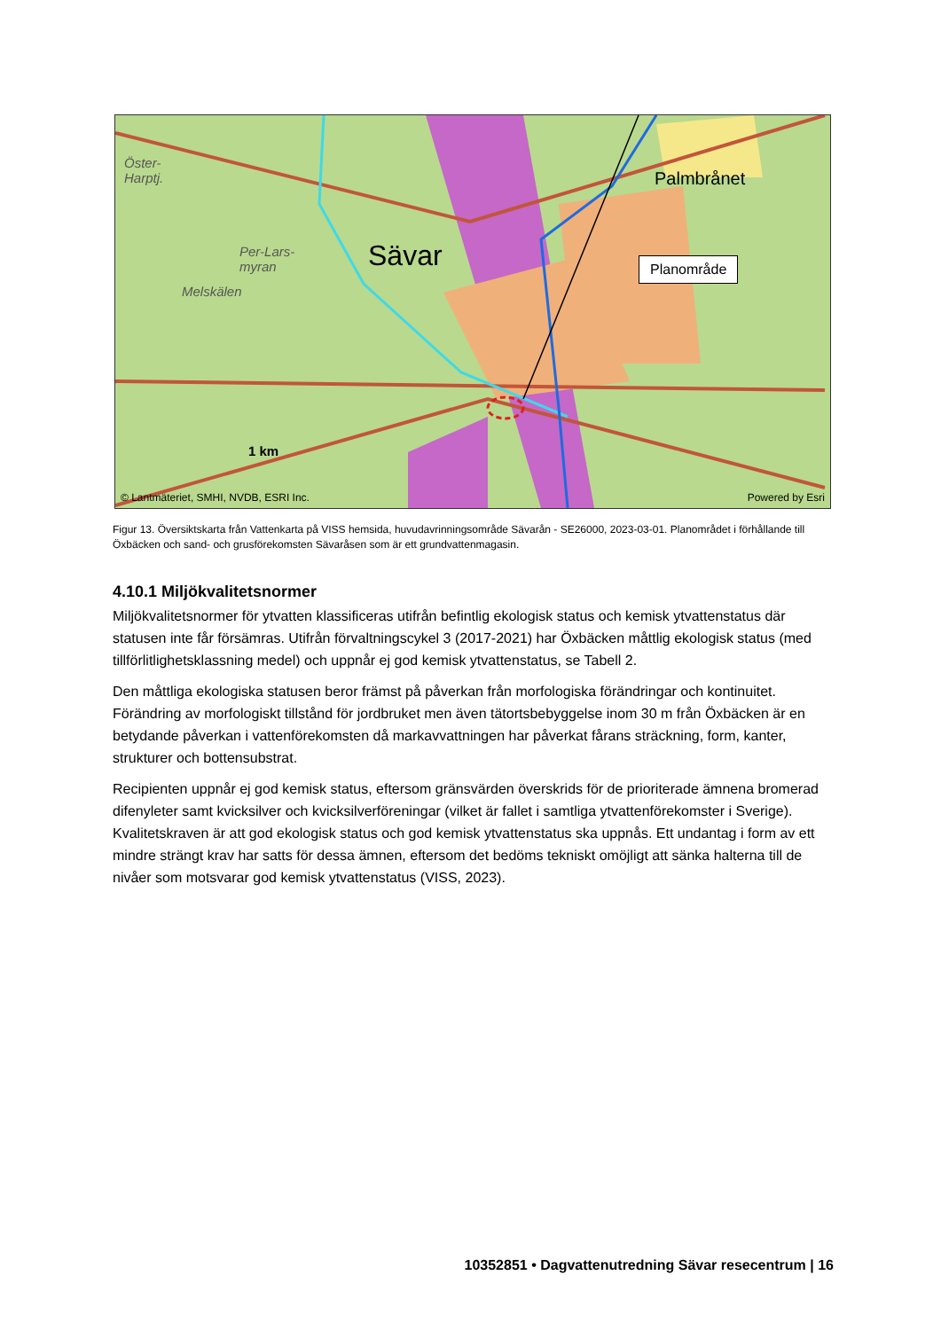Öster-
Harptj.
Per-Lars-
myran
Melskälen
Sävar
Palmbrånet
Planområde
1 km
© Lantmäteriet, SMHI, NVDB, ESRI Inc.
Powered by Esri
Figur 13. Översiktskarta från Vattenkarta på VISS hemsida, huvudavrinningsområde Sävarån - SE26000, 2023-03-01. Planområdet i förhållande till Öxbäcken och sand- och grusförekomsten Sävaråsen som är ett grundvattenmagasin.
4.10.1 Miljökvalitetsnormer
Miljökvalitetsnormer för ytvatten klassificeras utifrån befintlig ekologisk status och kemisk ytvattenstatus där statusen inte får försämras. Utifrån förvaltningscykel 3 (2017-2021) har Öxbäcken måttlig ekologisk status (med tillförlitlighetsklassning medel) och uppnår ej god kemisk ytvattenstatus, se Tabell 2.
Den måttliga ekologiska statusen beror främst på påverkan från morfologiska förändringar och kontinuitet. Förändring av morfologiskt tillstånd för jordbruket men även tätortsbebyggelse inom 30 m från Öxbäcken är en betydande påverkan i vattenförekomsten då markavvattningen har påverkat fårans sträckning, form, kanter, strukturer och bottensubstrat.
Recipienten uppnår ej god kemisk status, eftersom gränsvärden överskrids för de prioriterade ämnena bromerad difenyleter samt kvicksilver och kvicksilverföreningar (vilket är fallet i samtliga ytvattenförekomster i Sverige). Kvalitetskraven är att god ekologisk status och god kemisk ytvattenstatus ska uppnås. Ett undantag i form av ett mindre strängt krav har satts för dessa ämnen, eftersom det bedöms tekniskt omöjligt att sänka halterna till de nivåer som motsvarar god kemisk ytvattenstatus (VISS, 2023).
10352851 • Dagvattenutredning Sävar resecentrum | 16